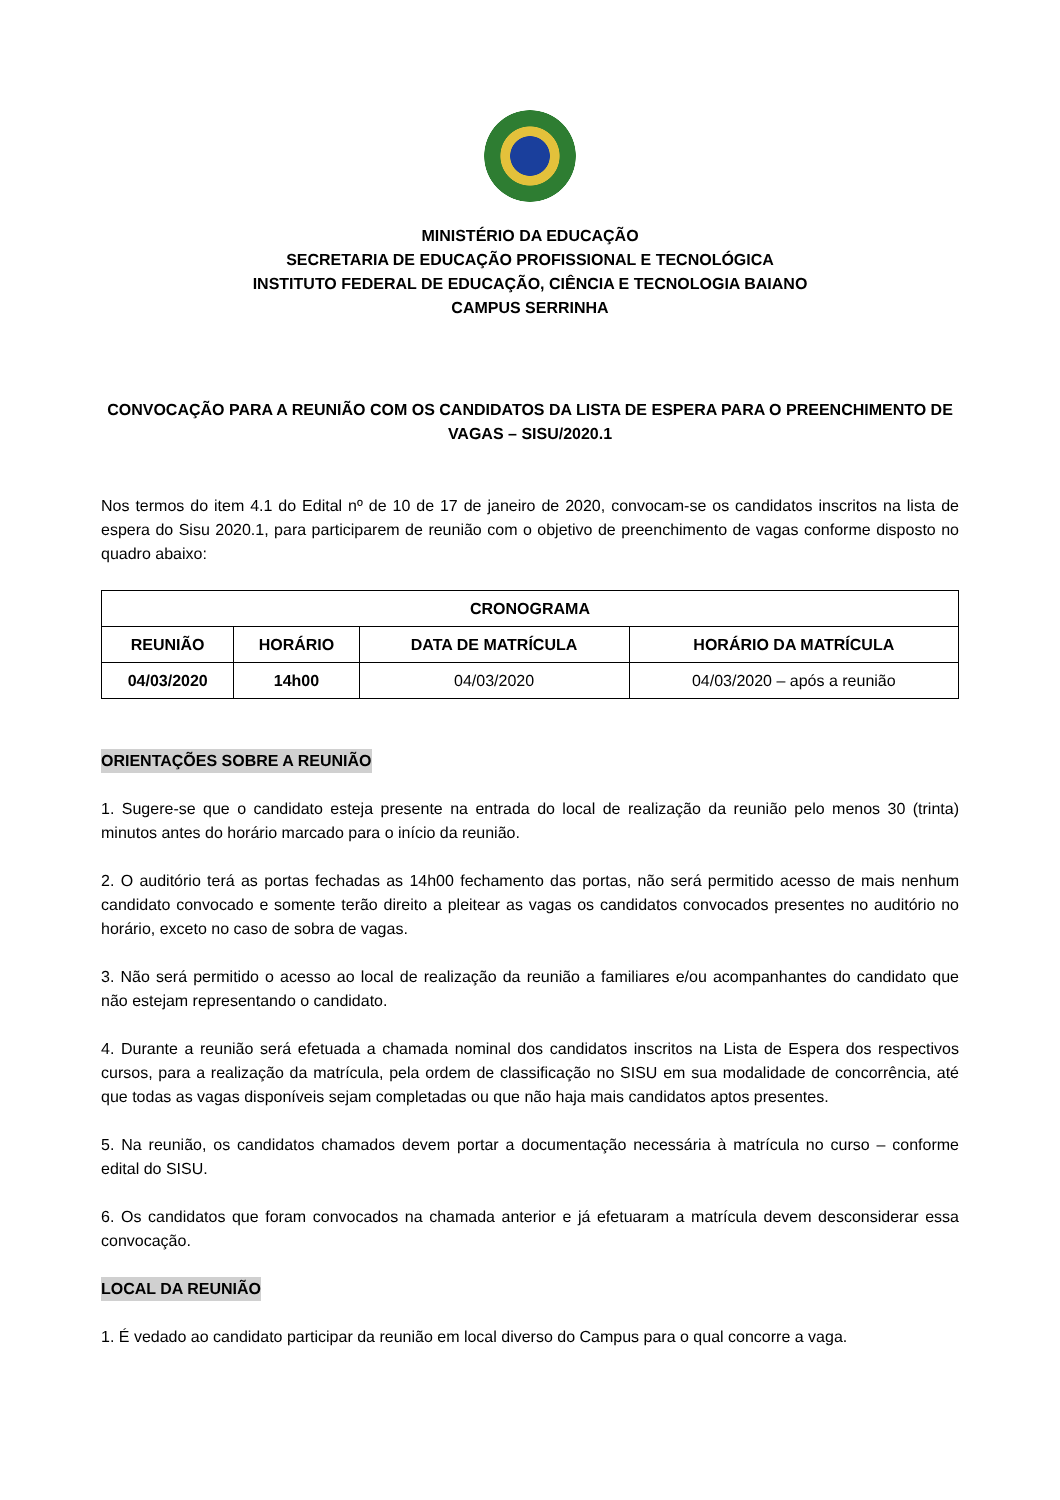MINISTÉRIO DA EDUCAÇÃO
SECRETARIA DE EDUCAÇÃO PROFISSIONAL E TECNOLÓGICA
INSTITUTO FEDERAL DE EDUCAÇÃO, CIÊNCIA E TECNOLOGIA BAIANO
CAMPUS SERRINHA
CONVOCAÇÃO PARA A REUNIÃO COM OS CANDIDATOS DA LISTA DE ESPERA PARA O PREENCHIMENTO DE VAGAS – SISU/2020.1
Nos termos do item 4.1 do Edital nº de 10 de 17 de janeiro de 2020, convocam-se os candidatos inscritos na lista de espera do Sisu 2020.1, para participarem de reunião com o objetivo de preenchimento de vagas conforme disposto no quadro abaixo:
| CRONOGRAMA | | | |
| --- | --- | --- | --- |
| REUNIÃO | HORÁRIO | DATA DE MATRÍCULA | HORÁRIO DA MATRÍCULA |
| 04/03/2020 | 14h00 | 04/03/2020 | 04/03/2020 – após a reunião |
ORIENTAÇÕES SOBRE A REUNIÃO
1. Sugere-se que o candidato esteja presente na entrada do local de realização da reunião pelo menos 30 (trinta) minutos antes do horário marcado para o início da reunião.
2. O auditório terá as portas fechadas as 14h00 fechamento das portas, não será permitido acesso de mais nenhum candidato convocado e somente terão direito a pleitear as vagas os candidatos convocados presentes no auditório no horário, exceto no caso de sobra de vagas.
3. Não será permitido o acesso ao local de realização da reunião a familiares e/ou acompanhantes do candidato que não estejam representando o candidato.
4. Durante a reunião será efetuada a chamada nominal dos candidatos inscritos na Lista de Espera dos respectivos cursos, para a realização da matrícula, pela ordem de classificação no SISU em sua modalidade de concorrência, até que todas as vagas disponíveis sejam completadas ou que não haja mais candidatos aptos presentes.
5. Na reunião, os candidatos chamados devem portar a documentação necessária à matrícula no curso – conforme edital do SISU.
6. Os candidatos que foram convocados na chamada anterior e já efetuaram a matrícula devem desconsiderar essa convocação.
LOCAL DA REUNIÃO
1. É vedado ao candidato participar da reunião em local diverso do Campus para o qual concorre a vaga.